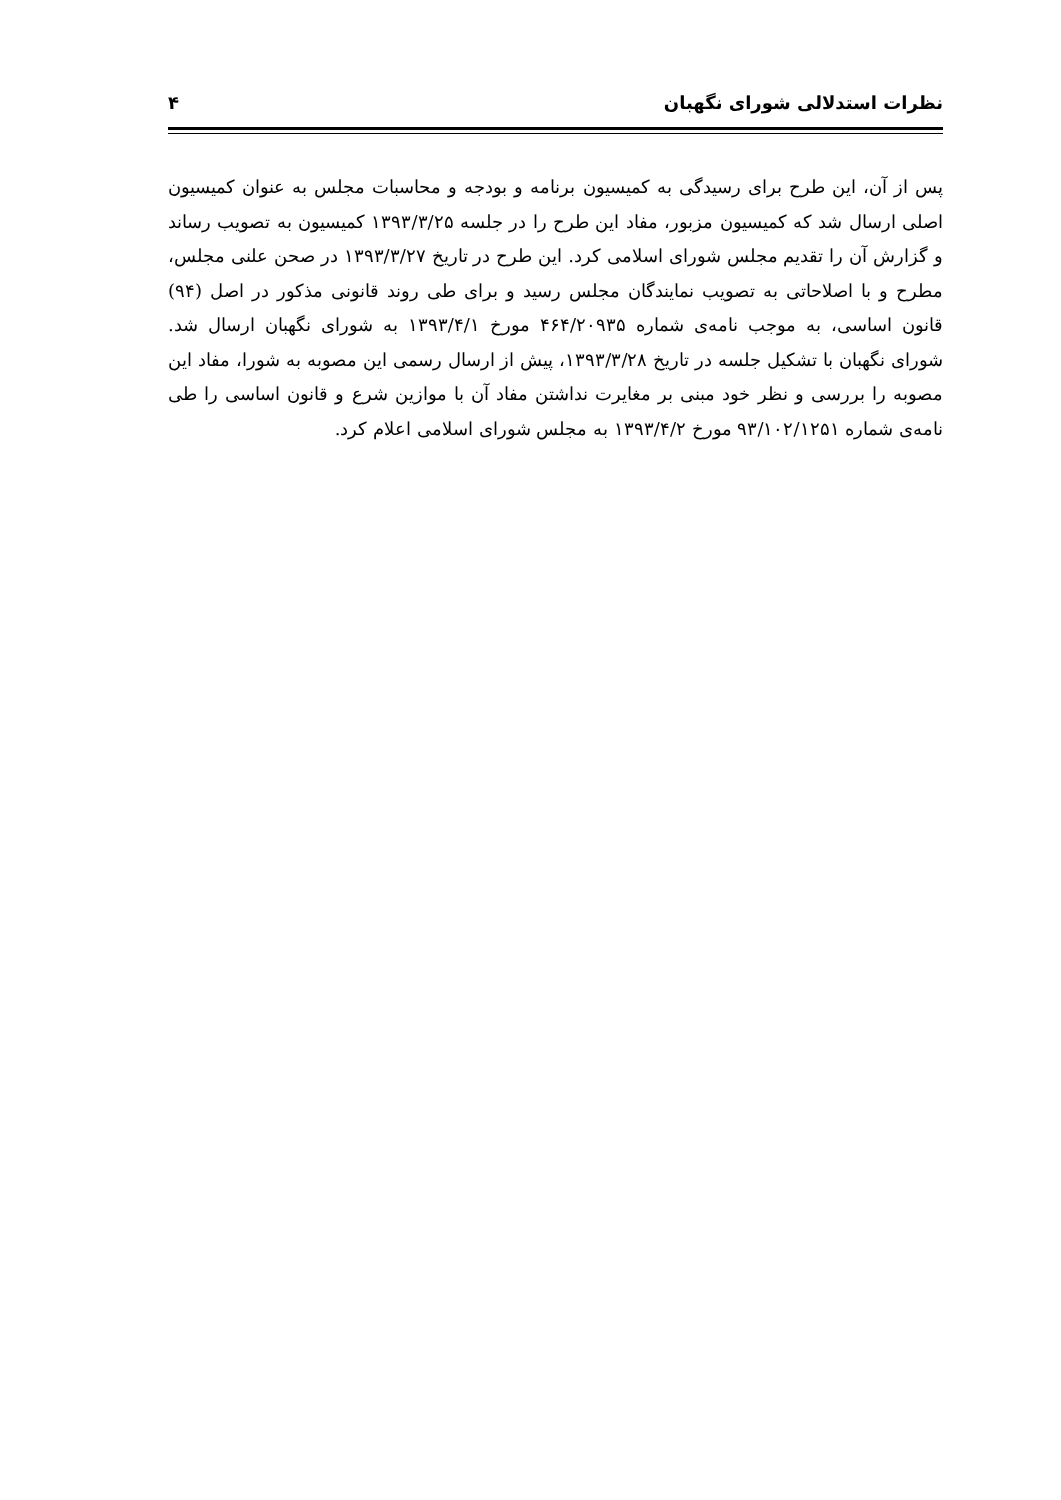نظرات استدلالی شورای نگهبان ۴
پس از آن، این طرح برای رسیدگی به کمیسیون برنامه و بودجه و محاسبات مجلس به عنوان کمیسیون اصلی ارسال شد که کمیسیون مزبور، مفاد این طرح را در جلسه ۱۳۹۳/۳/۲۵ کمیسیون به تصویب رساند و گزارش آن را تقدیم مجلس شورای اسلامی کرد. این طرح در تاریخ ۱۳۹۳/۳/۲۷ در صحن علنی مجلس، مطرح و با اصلاحاتی به تصویب نمایندگان مجلس رسید و برای طی روند قانونی مذکور در اصل (۹۴) قانون اساسی، به موجب نامه‌ی شماره ۴۶۴/۲۰۹۳۵ مورخ ۱۳۹۳/۴/۱ به شورای نگهبان ارسال شد. شورای نگهبان با تشکیل جلسه در تاریخ ۱۳۹۳/۳/۲۸، پیش از ارسال رسمی این مصوبه به شورا، مفاد این مصوبه را بررسی و نظر خود مبنی بر مغایرت نداشتن مفاد آن با موازین شرع و قانون اساسی را طی نامه‌ی شماره ۹۳/۱۰۲/۱۲۵۱ مورخ ۱۳۹۳/۴/۲ به مجلس شورای اسلامی اعلام کرد.